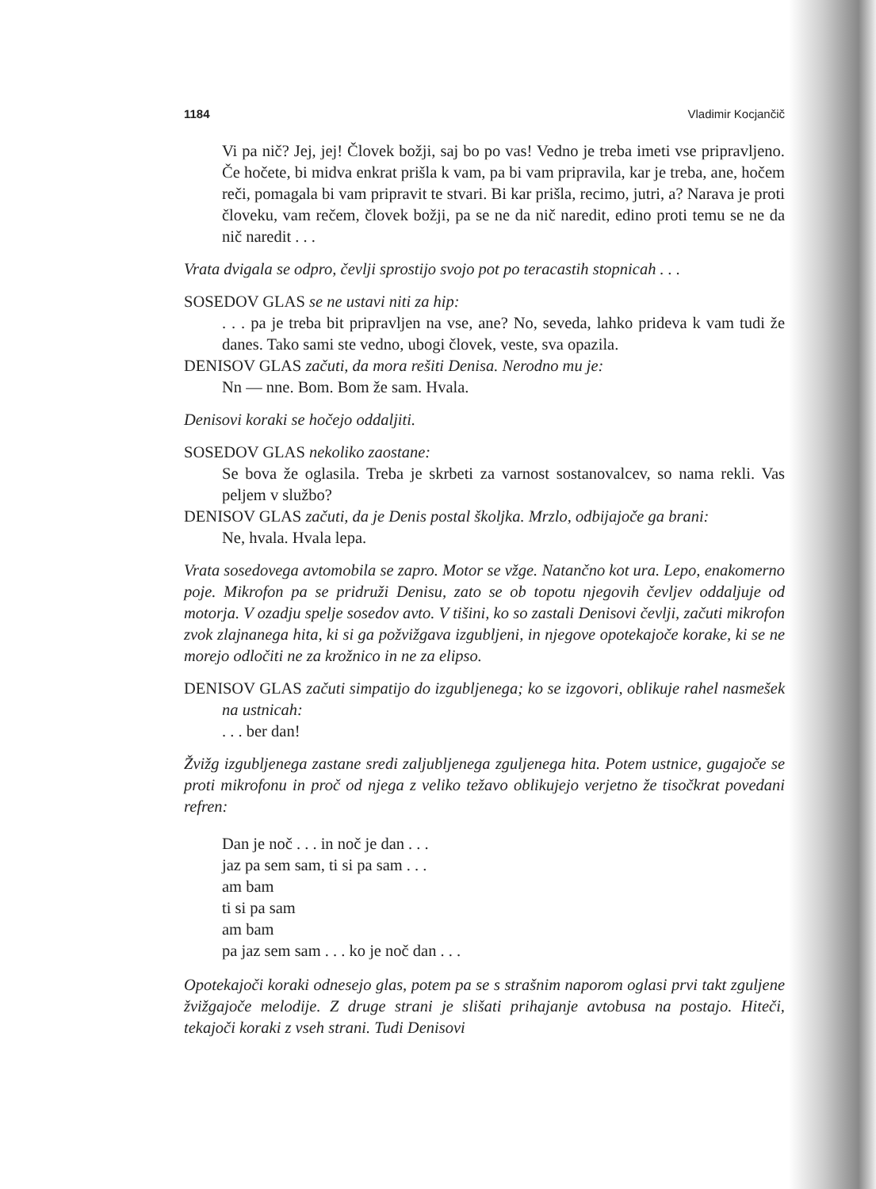1184 Vladimir Kocjančič
Vi pa nič? Jej, jej! Človek božji, saj bo po vas! Vedno je treba imeti vse pripravljeno. Če hočete, bi midva enkrat prišla k vam, pa bi vam pripravila, kar je treba, ane, hočem reči, pomagala bi vam pripravit te stvari. Bi kar prišla, recimo, jutri, a? Narava je proti človeku, vam rečem, človek božji, pa se ne da nič naredit, edino proti temu se ne da nič naredit . . .
Vrata dvigala se odpro, čevlji sprostijo svojo pot po teracastih stopnicah . . .
SOSEDOV GLAS se ne ustavi niti za hip:
. . . pa je treba bit pripravljen na vse, ane? No, seveda, lahko prideva k vam tudi že danes. Tako sami ste vedno, ubogi človek, veste, sva opazila.
DENISOV GLAS začuti, da mora rešiti Denisa. Nerodno mu je:
Nn — nne. Bom. Bom že sam. Hvala.
Denisovi koraki se hočejo oddaljiti.
SOSEDOV GLAS nekoliko zaostane:
Se bova že oglasila. Treba je skrbeti za varnost sostanovalcev, so nama rekli. Vas peljem v službo?
DENISOV GLAS začuti, da je Denis postal školjka. Mrzlo, odbijajoče ga brani:
Ne, hvala. Hvala lepa.
Vrata sosedovega avtomobila se zapro. Motor se vžge. Natančno kot ura. Lepo, enakomerno poje. Mikrofon pa se pridruži Denisu, zato se ob topotu njegovih čevljev oddaljuje od motorja. V ozadju spelje sosedov avto. V tišini, ko so zastali Denisovi čevlji, začuti mikrofon zvok zlajnanega hita, ki si ga požvižgava izgubljeni, in njegove opotekajoče korake, ki se ne morejo odločiti ne za krožnico in ne za elipso.
DENISOV GLAS začuti simpatijo do izgubljenega; ko se izgovori, oblikuje rahel nasmešek na ustnicah:
. . . ber dan!
Žvižg izgubljenega zastane sredi zaljubljenega zguljenega hita. Potem ustnice, gugajoče se proti mikrofonu in proč od njega z veliko težavo oblikujejo verjetno že tisočkrat povedani refren:
Dan je noč . . . in noč je dan . . .
jaz pa sem sam, ti si pa sam . . .
am bam
ti si pa sam
am bam
pa jaz sem sam . . . ko je noč dan . . .
Opotekajoči koraki odnesejo glas, potem pa se s strašnim naporom oglasi prvi takt zguljene žvižgajoče melodije. Z druge strani je slišati prihajanje avtobusa na postajo. Hiteči, tekajoči koraki z vseh strani. Tudi Denisovi